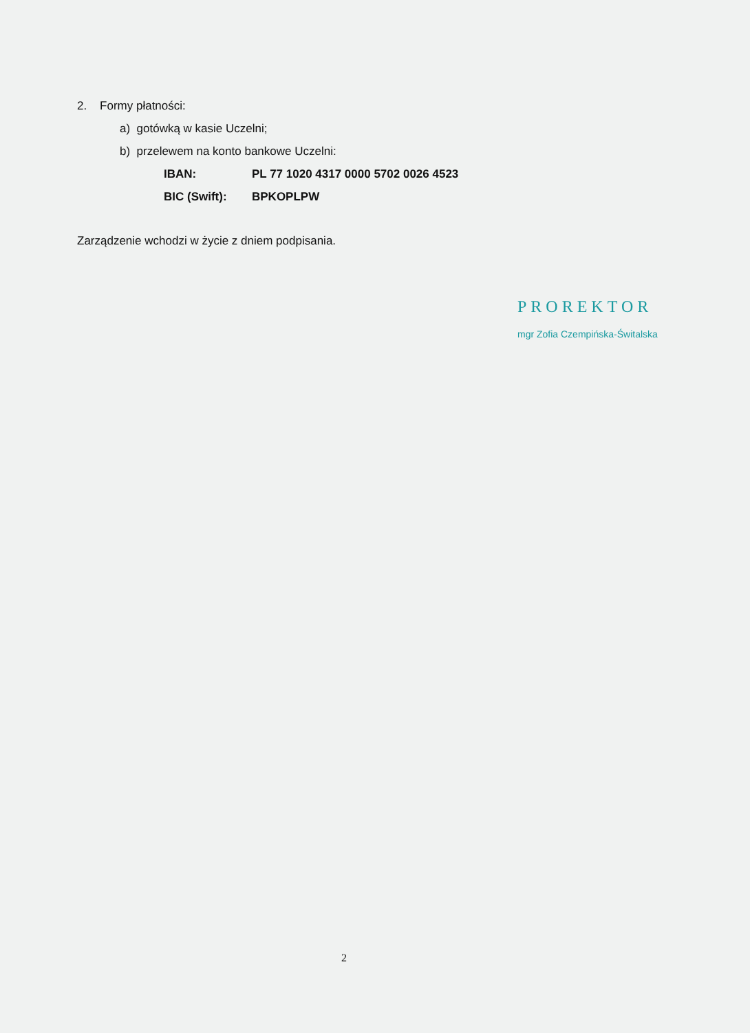2. Formy płatności:
a) gotówką w kasie Uczelni;
b) przelewem na konto bankowe Uczelni:
IBAN: PL 77 1020 4317 0000 5702 0026 4523
BIC (Swift): BPKOPLPW
Zarządzenie wchodzi w życie z dniem podpisania.
PROREKTOR
mgr Zofia Czempińska-Świtalska
2